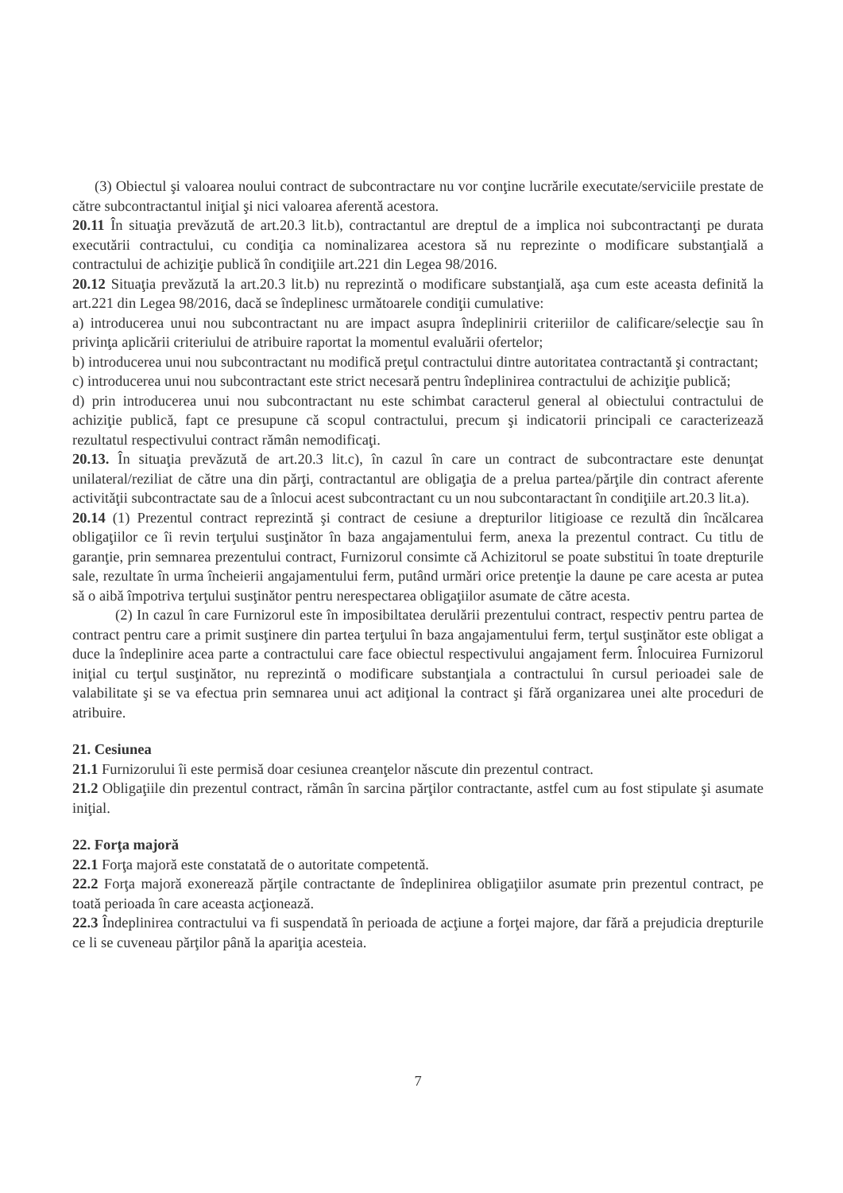(3) Obiectul şi valoarea noului contract de subcontractare nu vor conţine lucrările executate/serviciile prestate de către subcontractantul iniţial şi nici valoarea aferentă acestora.
20.11 În situaţia prevăzută de art.20.3 lit.b), contractantul are dreptul de a implica noi subcontractanţi pe durata executării contractului, cu condiţia ca nominalizarea acestora să nu reprezinte o modificare substanţială a contractului de achiziţie publică în condiţiile art.221 din Legea 98/2016.
20.12 Situaţia prevăzută la art.20.3 lit.b) nu reprezintă o modificare substanţială, aşa cum este aceasta definită la art.221 din Legea 98/2016, dacă se îndeplinesc următoarele condiţii cumulative:
a) introducerea unui nou subcontractant nu are impact asupra îndeplinirii criteriilor de calificare/selecţie sau în privinţa aplicării criteriului de atribuire raportat la momentul evaluării ofertelor;
b) introducerea unui nou subcontractant nu modifică preţul contractului dintre autoritatea contractantă şi contractant;
c) introducerea unui nou subcontractant este strict necesară pentru îndeplinirea contractului de achiziţie publică;
d) prin introducerea unui nou subcontractant nu este schimbat caracterul general al obiectului contractului de achiziţie publică, fapt ce presupune că scopul contractului, precum şi indicatorii principali ce caracterizează rezultatul respectivului contract rămân nemodificaţi.
20.13. În situaţia prevăzută de art.20.3 lit.c), în cazul în care un contract de subcontractare este denunţat unilateral/reziliat de către una din părţi, contractantul are obligaţia de a prelua partea/părţile din contract aferente activităţii subcontractate sau de a înlocui acest subcontractant cu un nou subcontaractant în condiţiile art.20.3 lit.a).
20.14 (1) Prezentul contract reprezintă şi contract de cesiune a drepturilor litigioase ce rezultă din încălcarea obligaţiilor ce îi revin terţului susţinător în baza angajamentului ferm, anexa la prezentul contract. Cu titlu de garanţie, prin semnarea prezentului contract, Furnizorul consimte că Achizitorul se poate substitui în toate drepturile sale, rezultate în urma încheierii angajamentului ferm, putând urmări orice pretenţie la daune pe care acesta ar putea să o aibă împotriva terţului susţinător pentru nerespectarea obligaţiilor asumate de către acesta.
(2) In cazul în care Furnizorul este în imposibiltatea derulării prezentului contract, respectiv pentru partea de contract pentru care a primit susţinere din partea terţului în baza angajamentului ferm, terţul susţinător este obligat a duce la îndeplinire acea parte a contractului care face obiectul respectivului angajament ferm. Înlocuirea Furnizorul iniţial cu terţul susţinător, nu reprezintă o modificare substanţiala a contractului în cursul perioadei sale de valabilitate şi se va efectua prin semnarea unui act adiţional la contract şi fără organizarea unei alte proceduri de atribuire.
21. Cesiunea
21.1 Furnizorului îi este permisă doar cesiunea creanţelor născute din prezentul contract.
21.2 Obligaţiile din prezentul contract, rămân în sarcina părţilor contractante, astfel cum au fost stipulate şi asumate iniţial.
22. Forţa majoră
22.1 Forţa majoră este constatată de o autoritate competentă.
22.2 Forţa majoră exonerează părţile contractante de îndeplinirea obligaţiilor asumate prin prezentul contract, pe toată perioada în care aceasta acţionează.
22.3 Îndeplinirea contractului va fi suspendată în perioada de acţiune a forţei majore, dar fără a prejudicia drepturile ce li se cuveneau părţilor până la apariţia acesteia.
7